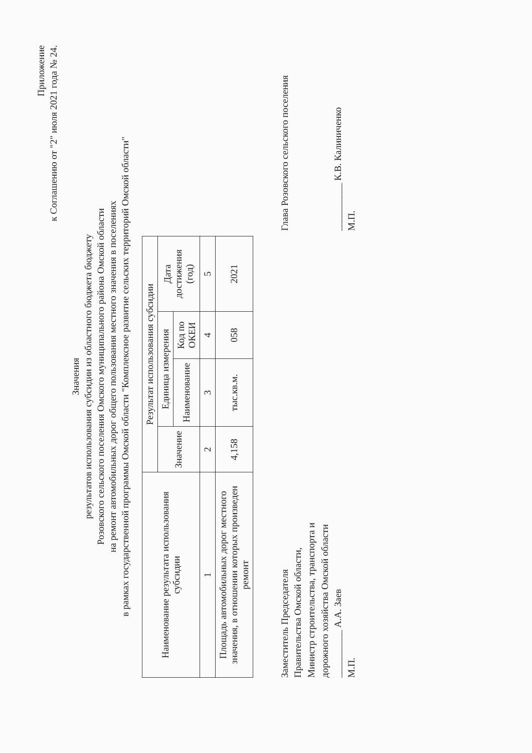Приложение
к Соглашению от "2" июля 2021 года № 24.
Значения
результатов использования субсидии из областного бюджета бюджету
Розовского сельского поселения Омского муниципального района Омской области
на ремонт автомобильных дорог общего пользования местного значения в поселениях
в рамках государственной программы Омской области "Комплексное развитие сельских территорий Омской области"
| Наименование результата использования субсидии | Результат использования субсидии | | | |
| --- | --- | --- | --- | --- |
| | Значение | Единица измерения | | Дата достижения (год) |
| | | Наименование | Код по ОКЕИ | |
| 1 | 2 | 3 | 4 | 5 |
| Площадь автомобильных дорог местного значения, в отношении которых произведен ремонт | 4,158 | тыс.кв.м. | 058 | 2021 |
Заместитель Председателя
Правительства Омской области,
Министр строительства, транспорта и
дорожного хозяйства Омской области
__________ А.А. Заев
М.П.
Глава Розовского сельского поселения
__________ К.В. Калиниченко
М.П.